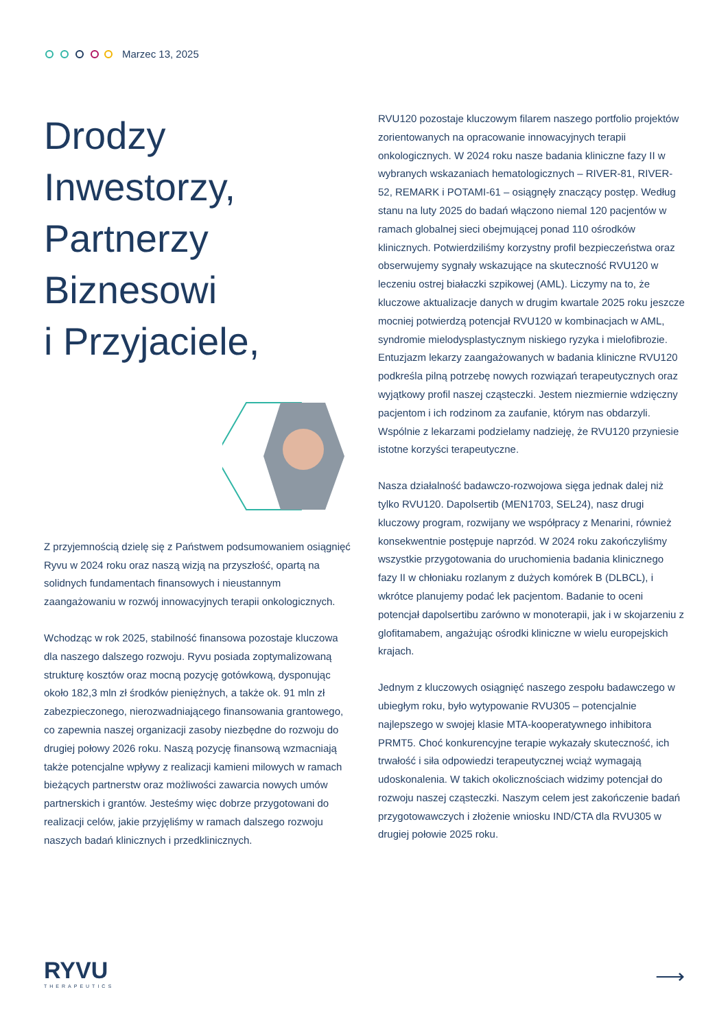Marzec 13, 2025
Drodzy
Inwestorzy,
Partnerzy
Biznesowi
i Przyjaciele,
Z przyjemnością dzielę się z Państwem podsumowaniem osiągnięć Ryvu w 2024 roku oraz naszą wizją na przyszłość, opartą na solidnych fundamentach finansowych i nieustannym zaangażowaniu w rozwój innowacyjnych terapii onkologicznych.
Wchodząc w rok 2025, stabilność finansowa pozostaje kluczowa dla naszego dalszego rozwoju. Ryvu posiada zoptymalizowaną strukturę kosztów oraz mocną pozycję gotówkową, dysponując około 182,3 mln zł środków pieniężnych, a także ok. 91 mln zł zabezpieczonego, nierozwadniającego finansowania grantowego, co zapewnia naszej organizacji zasoby niezbędne do rozwoju do drugiej połowy 2026 roku. Naszą pozycję finansową wzmacniają także potencjalne wpływy z realizacji kamieni milowych w ramach bieżących partnerstw oraz możliwości zawarcia nowych umów partnerskich i grantów. Jesteśmy więc dobrze przygotowani do realizacji celów, jakie przyjęliśmy w ramach dalszego rozwoju naszych badań klinicznych i przedklinicznych.
RVU120 pozostaje kluczowym filarem naszego portfolio projektów zorientowanych na opracowanie innowacyjnych terapii onkologicznych. W 2024 roku nasze badania kliniczne fazy II w wybranych wskazaniach hematologicznych – RIVER-81, RIVER-52, REMARK i POTAMI-61 – osiągnęły znaczący postęp. Według stanu na luty 2025 do badań włączono niemal 120 pacjentów w ramach globalnej sieci obejmującej ponad 110 ośrodków klinicznych. Potwierdziliśmy korzystny profil bezpieczeństwa oraz obserwujemy sygnały wskazujące na skuteczność RVU120 w leczeniu ostrej białaczki szpikowej (AML). Liczymy na to, że kluczowe aktualizacje danych w drugim kwartale 2025 roku jeszcze mocniej potwierdzą potencjał RVU120 w kombinacjach w AML, syndromie mielodysplastycznym niskiego ryzyka i mielofibrozie. Entuzjazm lekarzy zaangażowanych w badania kliniczne RVU120 podkreśla pilną potrzebę nowych rozwiązań terapeutycznych oraz wyjątkowy profil naszej cząsteczki. Jestem niezmiernie wdzięczny pacjentom i ich rodzinom za zaufanie, którym nas obdarzyli. Wspólnie z lekarzami podzielamy nadzieję, że RVU120 przyniesie istotne korzyści terapeutyczne.
Nasza działalność badawczo-rozwojowa sięga jednak dalej niż tylko RVU120. Dapolsertib (MEN1703, SEL24), nasz drugi kluczowy program, rozwijany we współpracy z Menarini, również konsekwentnie postępuje naprzód. W 2024 roku zakończyliśmy wszystkie przygotowania do uruchomienia badania klinicznego fazy II w chłoniaku rozlanym z dużych komórek B (DLBCL), i wkrótce planujemy podać lek pacjentom. Badanie to oceni potencjał dapolsertibu zarówno w monoterapii, jak i w skojarzeniu z glofitamabem, angażując ośrodki kliniczne w wielu europejskich krajach.
Jednym z kluczowych osiągnięć naszego zespołu badawczego w ubiegłym roku, było wytypowanie RVU305 – potencjalnie najlepszego w swojej klasie MTA-kooperatywnego inhibitora PRMT5. Choć konkurencyjne terapie wykazały skuteczność, ich trwałość i siła odpowiedzi terapeutycznej wciąż wymagają udoskonalenia. W takich okolicznościach widzimy potencjał do rozwoju naszej cząsteczki. Naszym celem jest zakończenie badań przygotowawczych i złożenie wniosku IND/CTA dla RVU305 w drugiej połowie 2025 roku.
RYVU
THERAPEUTICS
⟶